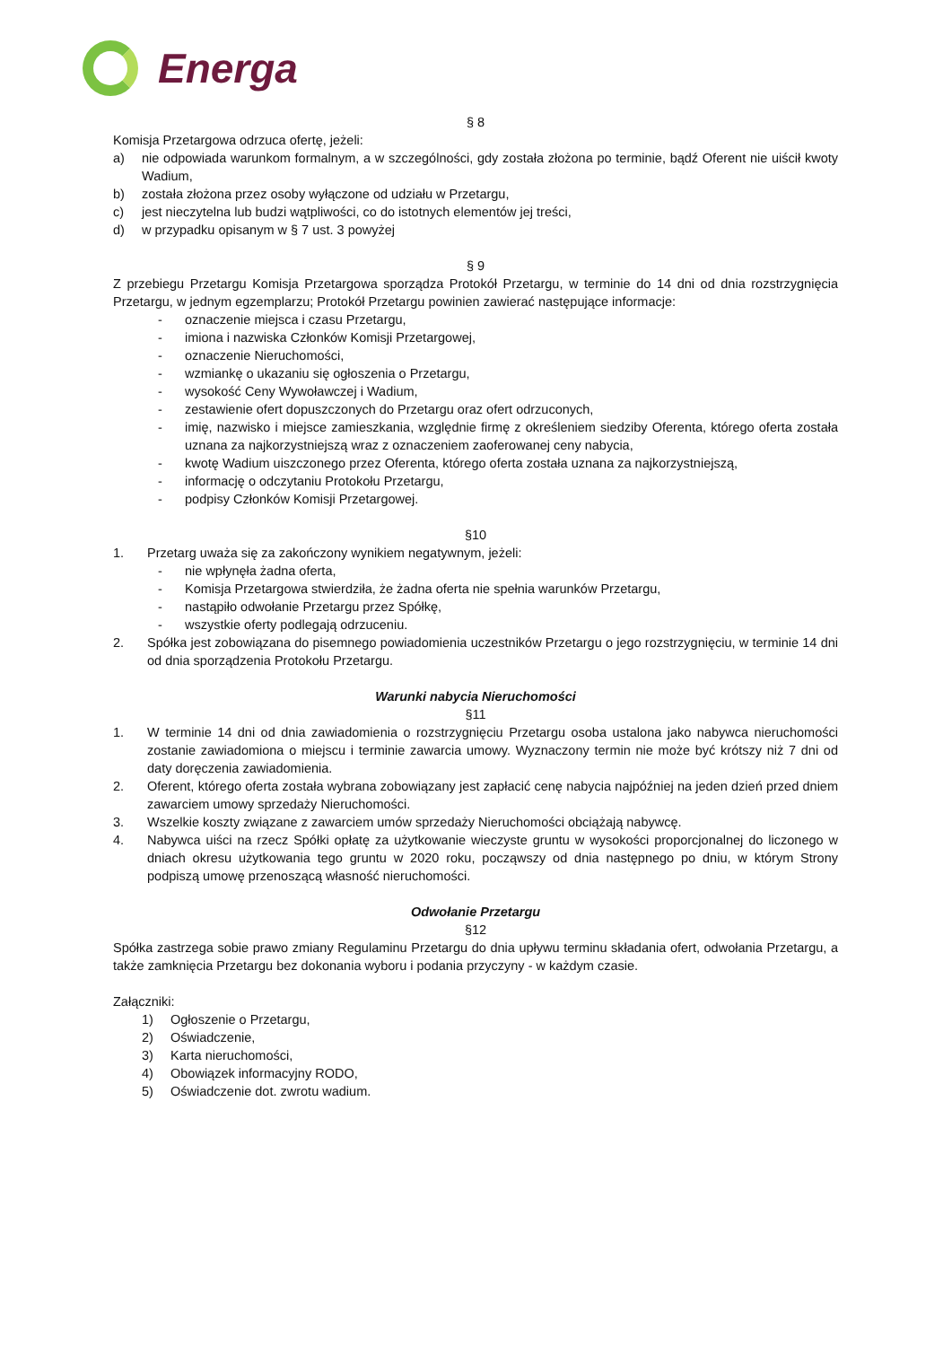Energa
§ 8
Komisja Przetargowa odrzuca ofertę, jeżeli:
a) nie odpowiada warunkom formalnym, a w szczególności, gdy została złożona po terminie, bądź Oferent nie uiścił kwoty Wadium,
b) została złożona przez osoby wyłączone od udziału w Przetargu,
c) jest nieczytelna lub budzi wątpliwości, co do istotnych elementów jej treści,
d) w przypadku opisanym w § 7 ust. 3 powyżej
§ 9
Z przebiegu Przetargu Komisja Przetargowa sporządza Protokół Przetargu, w terminie do 14 dni od dnia rozstrzygnięcia Przetargu, w jednym egzemplarzu; Protokół Przetargu powinien zawierać następujące informacje:
- oznaczenie miejsca i czasu Przetargu,
- imiona i nazwiska Członków Komisji Przetargowej,
- oznaczenie Nieruchomości,
- wzmiankę o ukazaniu się ogłoszenia o Przetargu,
- wysokość Ceny Wywoławczej i Wadium,
- zestawienie ofert dopuszczonych do Przetargu oraz ofert odrzuconych,
- imię, nazwisko i miejsce zamieszkania, względnie firmę z określeniem siedziby Oferenta, którego oferta została uznana za najkorzystniejszą wraz z oznaczeniem zaoferowanej ceny nabycia,
- kwotę Wadium uiszczonego przez Oferenta, którego oferta została uznana za najkorzystniejszą,
- informację o odczytaniu Protokołu Przetargu,
- podpisy Członków Komisji Przetargowej.
§10
1. Przetarg uważa się za zakończony wynikiem negatywnym, jeżeli:
- nie wpłynęła żadna oferta,
- Komisja Przetargowa stwierdziła, że żadna oferta nie spełnia warunków Przetargu,
- nastąpiło odwołanie Przetargu przez Spółkę,
- wszystkie oferty podlegają odrzuceniu.
2. Spółka jest zobowiązana do pisemnego powiadomienia uczestników Przetargu o jego rozstrzygnięciu, w terminie 14 dni od dnia sporządzenia Protokołu Przetargu.
Warunki nabycia Nieruchomości
§11
1. W terminie 14 dni od dnia zawiadomienia o rozstrzygnięciu Przetargu osoba ustalona jako nabywca nieruchomości zostanie zawiadomiona o miejscu i terminie zawarcia umowy. Wyznaczony termin nie może być krótszy niż 7 dni od daty doręczenia zawiadomienia.
2. Oferent, którego oferta została wybrana zobowiązany jest zapłacić cenę nabycia najpóźniej na jeden dzień przed dniem zawarciem umowy sprzedaży Nieruchomości.
3. Wszelkie koszty związane z zawarciem umów sprzedaży Nieruchomości obciążają nabywcę.
4. Nabywca uiści na rzecz Spółki opłatę za użytkowanie wieczyste gruntu w wysokości proporcjonalnej do liczonego w dniach okresu użytkowania tego gruntu w 2020 roku, począwszy od dnia następnego po dniu, w którym Strony podpiszą umowę przenoszącą własność nieruchomości.
Odwołanie Przetargu
§12
Spółka zastrzega sobie prawo zmiany Regulaminu Przetargu do dnia upływu terminu składania ofert, odwołania Przetargu, a także zamknięcia Przetargu bez dokonania wyboru i podania przyczyny - w każdym czasie.
Załączniki:
1) Ogłoszenie o Przetargu,
2) Oświadczenie,
3) Karta nieruchomości,
4) Obowiązek informacyjny RODO,
5) Oświadczenie dot. zwrotu wadium.